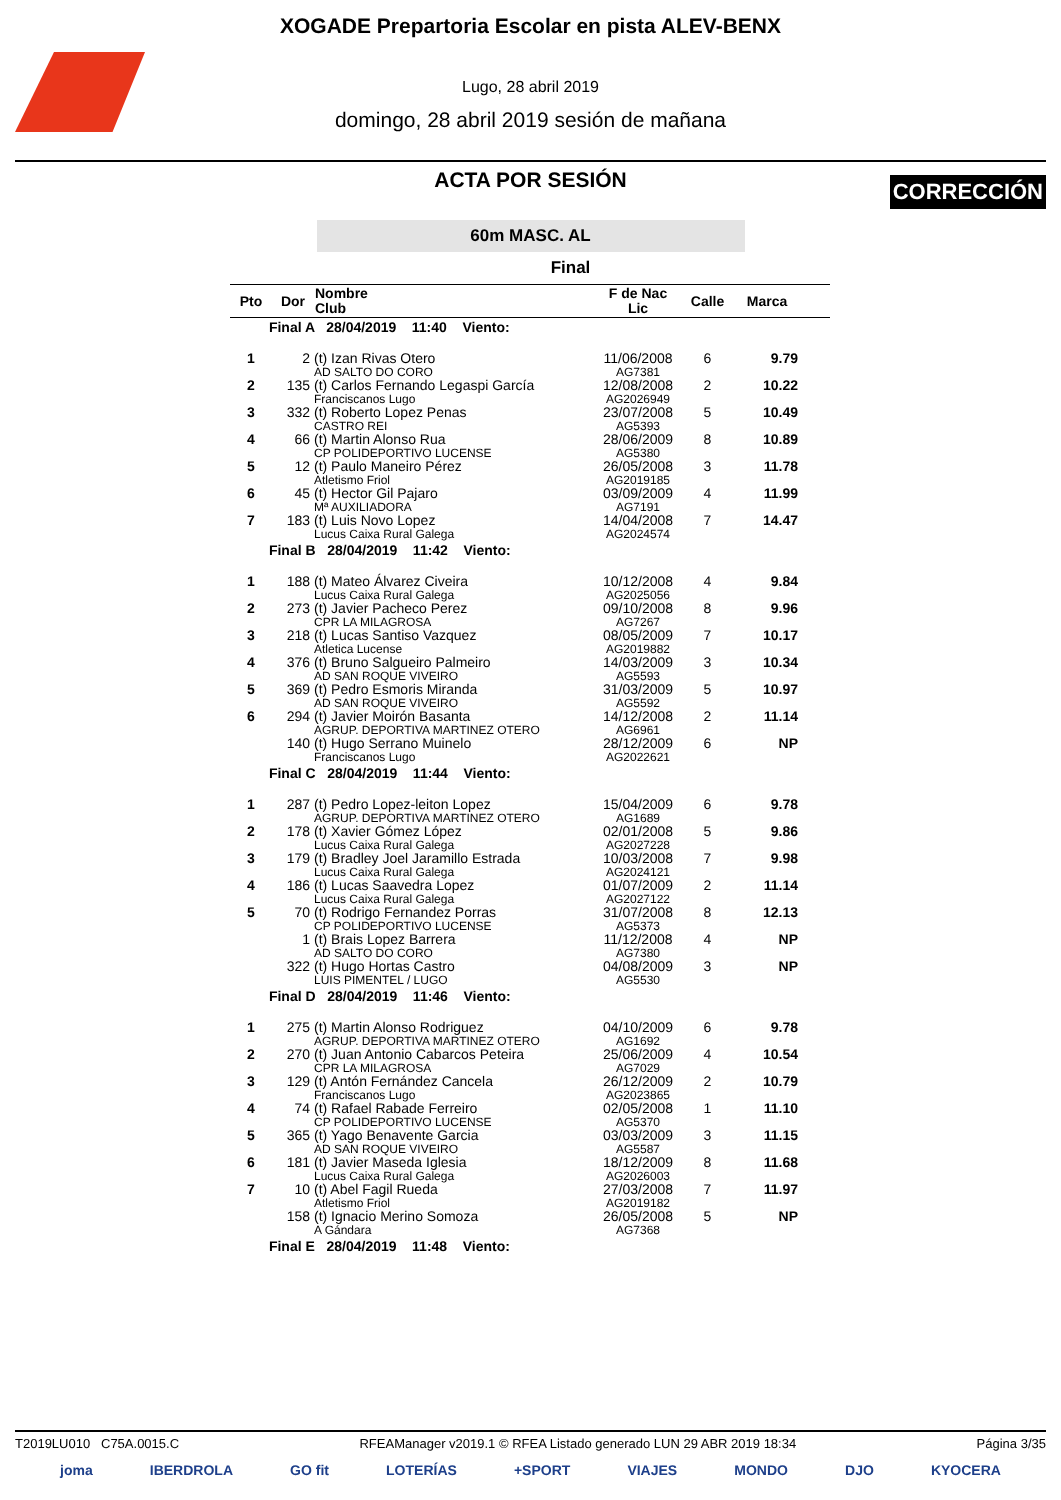XOGADE Prepartoria Escolar en pista ALEV-BENX
Lugo, 28 abril 2019
domingo, 28 abril 2019 sesión de mañana
CORRECCIÓN
ACTA POR SESIÓN
60m MASC. AL
Final
| Pto | Dor | Nombre Club | F de Nac Lic | Calle | Marca | |
| --- | --- | --- | --- | --- | --- | --- |
| Final A 28/04/2019 11:40 Viento: | | | | | | |
| 1 | 2 | (t) Izan Rivas Otero AD SALTO DO CORO | 11/06/2008 AG7381 | 6 | 9.79 | |
| 2 | 135 | (t) Carlos Fernando Legaspi García Franciscanos Lugo | 12/08/2008 AG2026949 | 2 | 10.22 | |
| 3 | 332 | (t) Roberto Lopez Penas CASTRO REI | 23/07/2008 AG5393 | 5 | 10.49 | |
| 4 | 66 | (t) Martin Alonso Rua CP POLIDEPORTIVO LUCENSE | 28/06/2009 AG5380 | 8 | 10.89 | |
| 5 | 12 | (t) Paulo Maneiro Pérez Atletismo Friol | 26/05/2008 AG2019185 | 3 | 11.78 | |
| 6 | 45 | (t) Hector Gil Pajaro Mª AUXILIADORA | 03/09/2009 AG7191 | 4 | 11.99 | |
| 7 | 183 | (t) Luis Novo Lopez Lucus Caixa Rural Galega | 14/04/2008 AG2024574 | 7 | 14.47 | |
| Final B 28/04/2019 11:42 Viento: | | | | | | |
| 1 | 188 | (t) Mateo Álvarez Civeira Lucus Caixa Rural Galega | 10/12/2008 AG2025056 | 4 | 9.84 | |
| 2 | 273 | (t) Javier Pacheco Perez CPR LA MILAGROSA | 09/10/2008 AG7267 | 8 | 9.96 | |
| 3 | 218 | (t) Lucas Santiso Vazquez Atletica Lucense | 08/05/2009 AG2019882 | 7 | 10.17 | |
| 4 | 376 | (t) Bruno Salgueiro Palmeiro AD SAN ROQUE VIVEIRO | 14/03/2009 AG5593 | 3 | 10.34 | |
| 5 | 369 | (t) Pedro Esmoris Miranda AD SAN ROQUE VIVEIRO | 31/03/2009 AG5592 | 5 | 10.97 | |
| 6 | 294 | (t) Javier Moirón Basanta AGRUP. DEPORTIVA MARTINEZ OTERO | 14/12/2008 AG6961 | 2 | 11.14 | |
| | 140 | (t) Hugo Serrano Muinelo Franciscanos Lugo | 28/12/2009 AG2022621 | 6 | NP | |
| Final C 28/04/2019 11:44 Viento: | | | | | | |
| 1 | 287 | (t) Pedro Lopez-leiton Lopez AGRUP. DEPORTIVA MARTINEZ OTERO | 15/04/2009 AG1689 | 6 | 9.78 | |
| 2 | 178 | (t) Xavier Gómez López Lucus Caixa Rural Galega | 02/01/2008 AG2027228 | 5 | 9.86 | |
| 3 | 179 | (t) Bradley Joel Jaramillo Estrada Lucus Caixa Rural Galega | 10/03/2008 AG2024121 | 7 | 9.98 | |
| 4 | 186 | (t) Lucas Saavedra Lopez Lucus Caixa Rural Galega | 01/07/2009 AG2027122 | 2 | 11.14 | |
| 5 | 70 | (t) Rodrigo Fernandez Porras CP POLIDEPORTIVO LUCENSE | 31/07/2008 AG5373 | 8 | 12.13 | |
| | 1 | (t) Brais Lopez Barrera AD SALTO DO CORO | 11/12/2008 AG7380 | 4 | NP | |
| | 322 | (t) Hugo Hortas Castro LUIS PIMENTEL / LUGO | 04/08/2009 AG5530 | 3 | NP | |
| Final D 28/04/2019 11:46 Viento: | | | | | | |
| 1 | 275 | (t) Martin Alonso Rodriguez AGRUP. DEPORTIVA MARTINEZ OTERO | 04/10/2009 AG1692 | 6 | 9.78 | |
| 2 | 270 | (t) Juan Antonio Cabarcos Peteira CPR LA MILAGROSA | 25/06/2009 AG7029 | 4 | 10.54 | |
| 3 | 129 | (t) Antón Fernández Cancela Franciscanos Lugo | 26/12/2009 AG2023865 | 2 | 10.79 | |
| 4 | 74 | (t) Rafael Rabade Ferreiro CP POLIDEPORTIVO LUCENSE | 02/05/2008 AG5370 | 1 | 11.10 | |
| 5 | 365 | (t) Yago Benavente Garcia AD SAN ROQUE VIVEIRO | 03/03/2009 AG5587 | 3 | 11.15 | |
| 6 | 181 | (t) Javier Maseda Iglesia Lucus Caixa Rural Galega | 18/12/2009 AG2026003 | 8 | 11.68 | |
| 7 | 10 | (t) Abel Fagil Rueda Atletismo Friol | 27/03/2008 AG2019182 | 7 | 11.97 | |
| | 158 | (t) Ignacio Merino Somoza A Gándara | 26/05/2008 AG7368 | 5 | NP | |
| Final E 28/04/2019 11:48 Viento: | | | | | | |
T2019LU010 C75A.0015.C RFEAManager v2019.1 © RFEA Listado generado LUN 29 ABR 2019 18:34 Página 3/35
joma IBERDROLA GO fit LOTERÍAS +SPORT VIAJES MONDO DJO KYOCERA